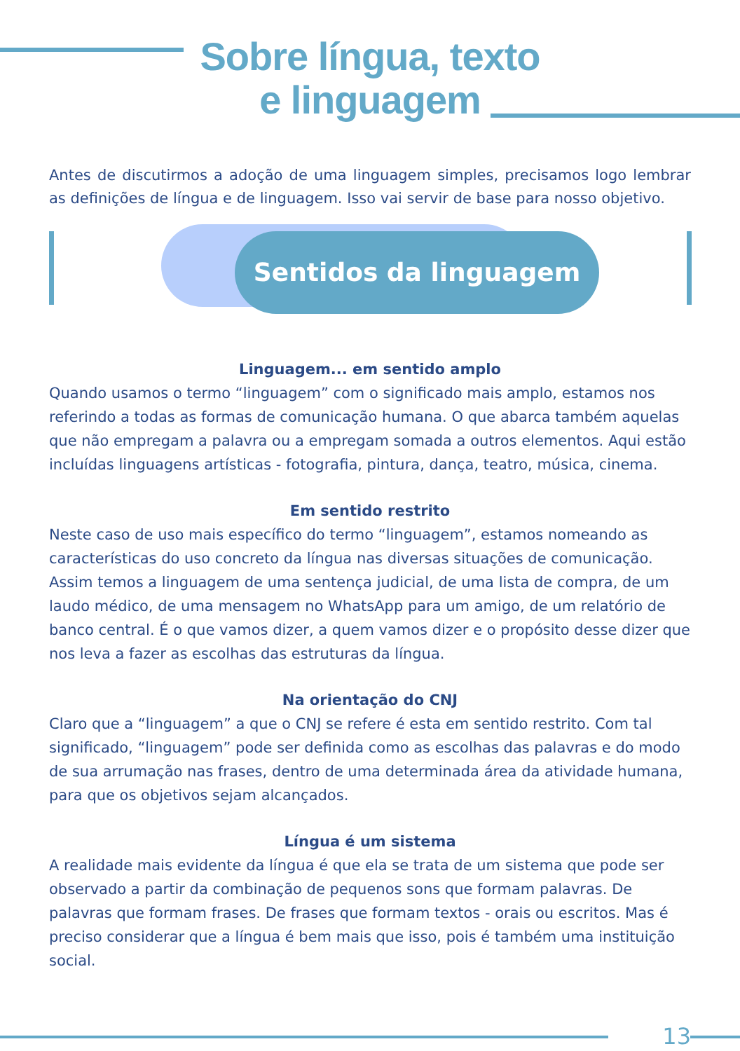Sobre língua, texto
e linguagem
Antes de discutirmos a adoção de uma linguagem simples, precisamos logo lembrar as definições de língua e de linguagem. Isso vai servir de base para nosso objetivo.
Sentidos da linguagem
Linguagem... em sentido amplo
Quando usamos o termo “linguagem” com o significado mais amplo, estamos nos referindo a todas as formas de comunicação humana. O que abarca também aquelas que não empregam a palavra ou a empregam somada a outros elementos. Aqui estão incluídas linguagens artísticas - fotografia, pintura, dança, teatro, música, cinema.
Em sentido restrito
Neste caso de uso mais específico do termo “linguagem”, estamos nomeando as características do uso concreto da língua nas diversas situações de comunicação. Assim temos a linguagem de uma sentença judicial, de uma lista de compra, de um laudo médico, de uma mensagem no WhatsApp para um amigo, de um relatório de banco central. É o que vamos dizer, a quem vamos dizer e o propósito desse dizer que nos leva a fazer as escolhas das estruturas da língua.
Na orientação do CNJ
Claro que a “linguagem” a que o CNJ se refere é esta em sentido restrito. Com tal significado, “linguagem” pode ser definida como as escolhas das palavras e do modo de sua arrumação nas frases, dentro de uma determinada área da atividade humana, para que os objetivos sejam alcançados.
Língua é um sistema
A realidade mais evidente da língua é que ela se trata de um sistema que pode ser observado a partir da combinação de pequenos sons que formam palavras. De palavras que formam frases. De frases que formam textos - orais ou escritos. Mas é preciso considerar que a língua é bem mais que isso, pois é também uma instituição social.
13